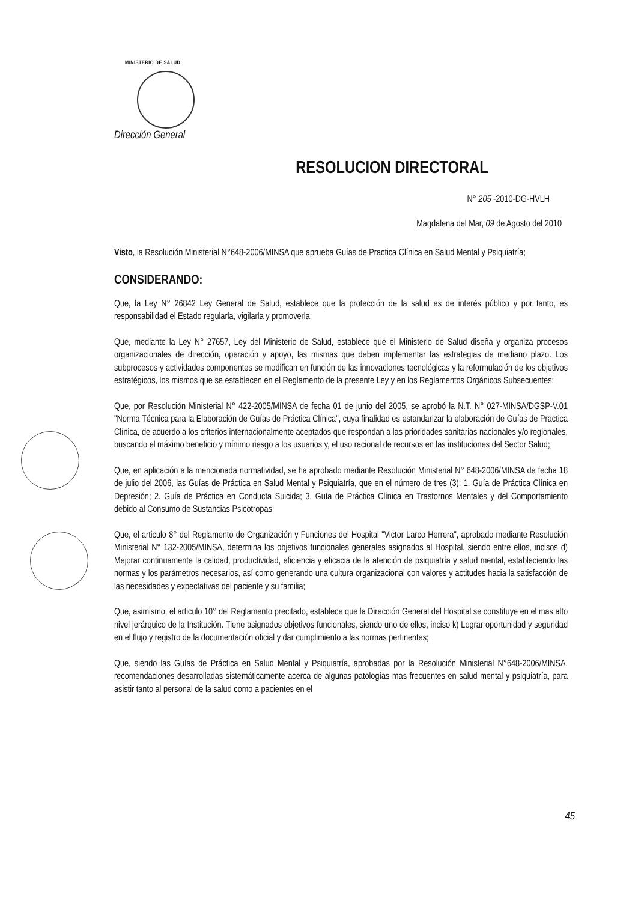MINISTERIO DE SALUD
Dirección General
RESOLUCION DIRECTORAL
N° 205 -2010-DG-HVLH
Magdalena del Mar, 09 de Agosto del 2010
Visto, la Resolución Ministerial N°648-2006/MINSA que aprueba Guías de Practica Clínica en Salud Mental y Psiquiatría;
CONSIDERANDO:
Que, la Ley N° 26842 Ley General de Salud, establece que la protección de la salud es de interés público y por tanto, es responsabilidad el Estado regularla, vigilarla y promoverla:
Que, mediante la Ley N° 27657, Ley del Ministerio de Salud, establece que el Ministerio de Salud diseña y organiza procesos organizacionales de dirección, operación y apoyo, las mismas que deben implementar las estrategias de mediano plazo. Los subprocesos y actividades componentes se modifican en función de las innovaciones tecnológicas y la reformulación de los objetivos estratégicos, los mismos que se establecen en el Reglamento de la presente Ley y en los Reglamentos Orgánicos Subsecuentes;
Que, por Resolución Ministerial N° 422-2005/MINSA de fecha 01 de junio del 2005, se aprobó la N.T. N° 027-MINSA/DGSP-V.01 "Norma Técnica para la Elaboración de Guías de Práctica Clínica", cuya finalidad es estandarizar la elaboración de Guías de Practica Clínica, de acuerdo a los criterios internacionalmente aceptados que respondan a las prioridades sanitarias nacionales y/o regionales, buscando el máximo beneficio y mínimo riesgo a los usuarios y, el uso racional de recursos en las instituciones del Sector Salud;
Que, en aplicación a la mencionada normatividad, se ha aprobado mediante Resolución Ministerial N° 648-2006/MINSA de fecha 18 de julio del 2006, las Guías de Práctica en Salud Mental y Psiquiatría, que en el número de tres (3): 1. Guía de Práctica Clínica en Depresión; 2. Guía de Práctica en Conducta Suicida; 3. Guía de Práctica Clínica en Trastornos Mentales y del Comportamiento debido al Consumo de Sustancias Psicotropas;
Que, el articulo 8° del Reglamento de Organización y Funciones del Hospital "Victor Larco Herrera", aprobado mediante Resolución Ministerial N° 132-2005/MINSA, determina los objetivos funcionales generales asignados al Hospital, siendo entre ellos, incisos d) Mejorar continuamente la calidad, productividad, eficiencia y eficacia de la atención de psiquiatría y salud mental, estableciendo las normas y los parámetros necesarios, así como generando una cultura organizacional con valores y actitudes hacia la satisfacción de las necesidades y expectativas del paciente y su familia;
Que, asimismo, el articulo 10° del Reglamento precitado, establece que la Dirección General del Hospital se constituye en el mas alto nivel jerárquico de la Institución. Tiene asignados objetivos funcionales, siendo uno de ellos, inciso k) Lograr oportunidad y seguridad en el flujo y registro de la documentación oficial y dar cumplimiento a las normas pertinentes;
Que, siendo las Guías de Práctica en Salud Mental y Psiquiatría, aprobadas por la Resolución Ministerial N°648-2006/MINSA, recomendaciones desarrolladas sistemáticamente acerca de algunas patologías mas frecuentes en salud mental y psiquiatría, para asistir tanto al personal de la salud como a pacientes en el
45